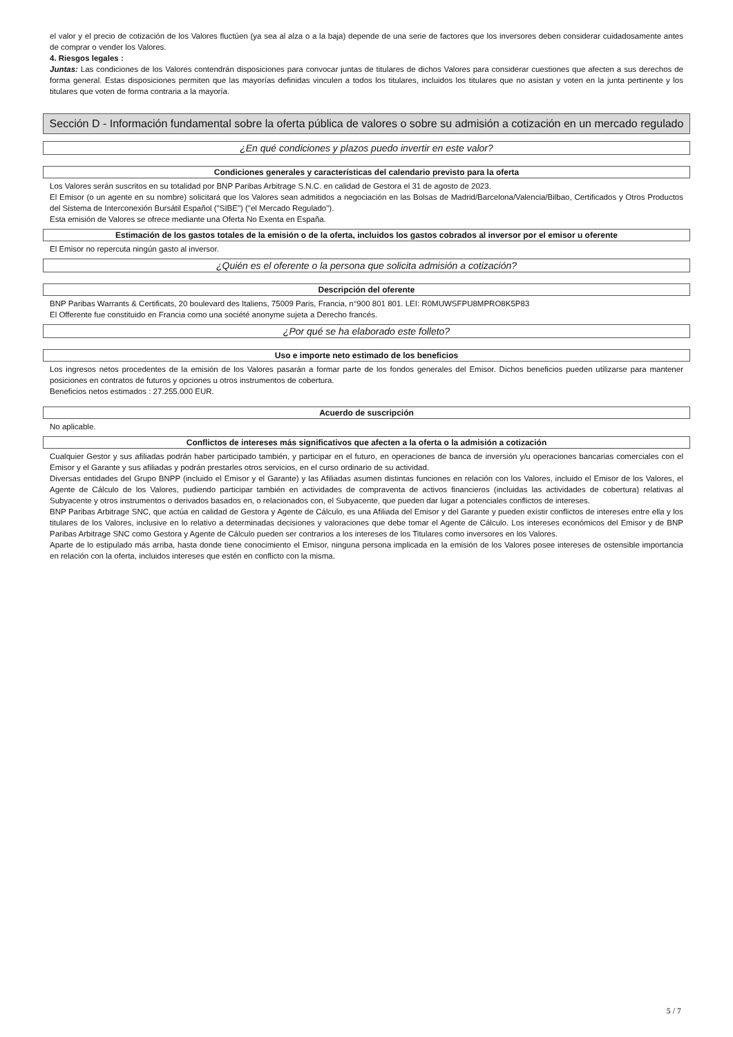el valor y el precio de cotización de los Valores fluctúen (ya sea al alza o a la baja) depende de una serie de factores que los inversores deben considerar cuidadosamente antes de comprar o vender los Valores.
4. Riesgos legales :
Juntas: Las condiciones de los Valores contendrán disposiciones para convocar juntas de titulares de dichos Valores para considerar cuestiones que afecten a sus derechos de forma general. Estas disposiciones permiten que las mayorías definidas vinculen a todos los titulares, incluidos los titulares que no asistan y voten en la junta pertinente y los titulares que voten de forma contraria a la mayoría.
Sección D - Información fundamental sobre la oferta pública de valores o sobre su admisión a cotización en un mercado regulado
¿En qué condiciones y plazos puedo invertir en este valor?
Condiciones generales y características del calendario previsto para la oferta
Los Valores serán suscritos en su totalidad por BNP Paribas Arbitrage S.N.C. en calidad de Gestora el 31 de agosto de 2023.
El Emisor (o un agente en su nombre) solicitará que los Valores sean admitidos a negociación en las Bolsas de Madrid/Barcelona/Valencia/Bilbao, Certificados y Otros Productos del Sistema de Interconexión Bursátil Español ("SIBE") ("el Mercado Regulado").
Esta emisión de Valores se ofrece mediante una Oferta No Exenta en España.
Estimación de los gastos totales de la emisión o de la oferta, incluidos los gastos cobrados al inversor por el emisor u oferente
El Emisor no repercuta ningún gasto al inversor.
¿Quién es el oferente o la persona que solicita admisión a cotización?
Descripción del oferente
BNP Paribas Warrants & Certificats, 20 boulevard des Italiens, 75009 Paris, Francia, n°900 801 801. LEI: R0MUWSFPU8MPRO8K5P83
El Offerente fue constituido en Francia como una société anonyme sujeta a Derecho francés.
¿Por qué se ha elaborado este folleto?
Uso e importe neto estimado de los beneficios
Los ingresos netos procedentes de la emisión de los Valores pasarán a formar parte de los fondos generales del Emisor. Dichos beneficios pueden utilizarse para mantener posiciones en contratos de futuros y opciones u otros instrumentos de cobertura.
Beneficios netos estimados : 27.255.000 EUR.
Acuerdo de suscripción
No aplicable.
Conflictos de intereses más significativos que afecten a la oferta o la admisión a cotización
Cualquier Gestor y sus afiliadas podrán haber participado también, y participar en el futuro, en operaciones de banca de inversión y/u operaciones bancarias comerciales con el Emisor y el Garante y sus afiliadas y podrán prestarles otros servicios, en el curso ordinario de su actividad.
Diversas entidades del Grupo BNPP (incluido el Emisor y el Garante) y las Afiliadas asumen distintas funciones en relación con los Valores, incluido el Emisor de los Valores, el Agente de Cálculo de los Valores, pudiendo participar también en actividades de compraventa de activos financieros (incluidas las actividades de cobertura) relativas al Subyacente y otros instrumentos o derivados basados en, o relacionados con, el Subyacente, que pueden dar lugar a potenciales conflictos de intereses.
BNP Paribas Arbitrage SNC, que actúa en calidad de Gestora y Agente de Cálculo, es una Afiliada del Emisor y del Garante y pueden existir conflictos de intereses entre ella y los titulares de los Valores, inclusive en lo relativo a determinadas decisiones y valoraciones que debe tomar el Agente de Cálculo. Los intereses económicos del Emisor y de BNP Paribas Arbitrage SNC como Gestora y Agente de Cálculo pueden ser contrarios a los intereses de los Titulares como inversores en los Valores.
Aparte de lo estipulado más arriba, hasta donde tiene conocimiento el Emisor, ninguna persona implicada en la emisión de los Valores posee intereses de ostensible importancia en relación con la oferta, incluidos intereses que estén en conflicto con la misma.
5 / 7